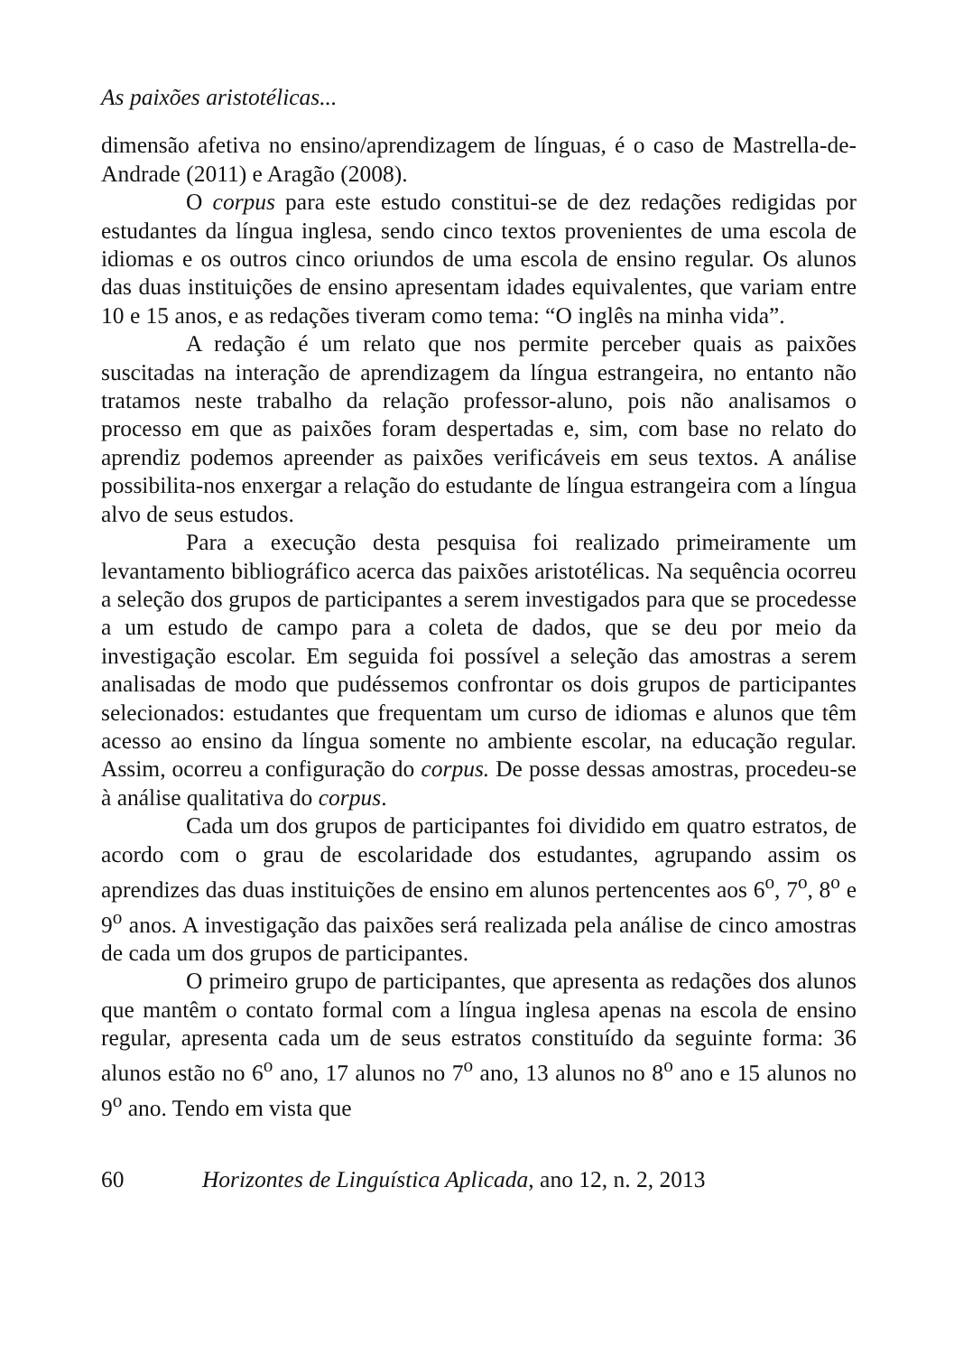As paixões aristotélicas...
dimensão afetiva no ensino/aprendizagem de línguas, é o caso de Mastrella-de-Andrade (2011) e Aragão (2008).
O corpus para este estudo constitui-se de dez redações redigidas por estudantes da língua inglesa, sendo cinco textos provenientes de uma escola de idiomas e os outros cinco oriundos de uma escola de ensino regular. Os alunos das duas instituições de ensino apresentam idades equivalentes, que variam entre 10 e 15 anos, e as redações tiveram como tema: “O inglês na minha vida”.
A redação é um relato que nos permite perceber quais as paixões suscitadas na interação de aprendizagem da língua estrangeira, no entanto não tratamos neste trabalho da relação professor-aluno, pois não analisamos o processo em que as paixões foram despertadas e, sim, com base no relato do aprendiz podemos apreender as paixões verificáveis em seus textos. A análise possibilita-nos enxergar a relação do estudante de língua estrangeira com a língua alvo de seus estudos.
Para a execução desta pesquisa foi realizado primeiramente um levantamento bibliográfico acerca das paixões aristotélicas. Na sequência ocorreu a seleção dos grupos de participantes a serem investigados para que se procedesse a um estudo de campo para a coleta de dados, que se deu por meio da investigação escolar. Em seguida foi possível a seleção das amostras a serem analisadas de modo que pudéssemos confrontar os dois grupos de participantes selecionados: estudantes que frequentam um curso de idiomas e alunos que têm acesso ao ensino da língua somente no ambiente escolar, na educação regular. Assim, ocorreu a configuração do corpus. De posse dessas amostras, procedeu-se à análise qualitativa do corpus.
Cada um dos grupos de participantes foi dividido em quatro estratos, de acordo com o grau de escolaridade dos estudantes, agrupando assim os aprendizes das duas instituições de ensino em alunos pertencentes aos 6<sup>o</sup>, 7<sup>o</sup>, 8<sup>o</sup> e 9<sup>o</sup> anos. A investigação das paixões será realizada pela análise de cinco amostras de cada um dos grupos de participantes.
O primeiro grupo de participantes, que apresenta as redações dos alunos que mantêm o contato formal com a língua inglesa apenas na escola de ensino regular, apresenta cada um de seus estratos constituído da seguinte forma: 36 alunos estão no 6<sup>o</sup> ano, 17 alunos no 7<sup>o</sup> ano, 13 alunos no 8<sup>o</sup> ano e 15 alunos no 9<sup>o</sup> ano. Tendo em vista que
60 Horizontes de Linguística Aplicada, ano 12, n. 2, 2013